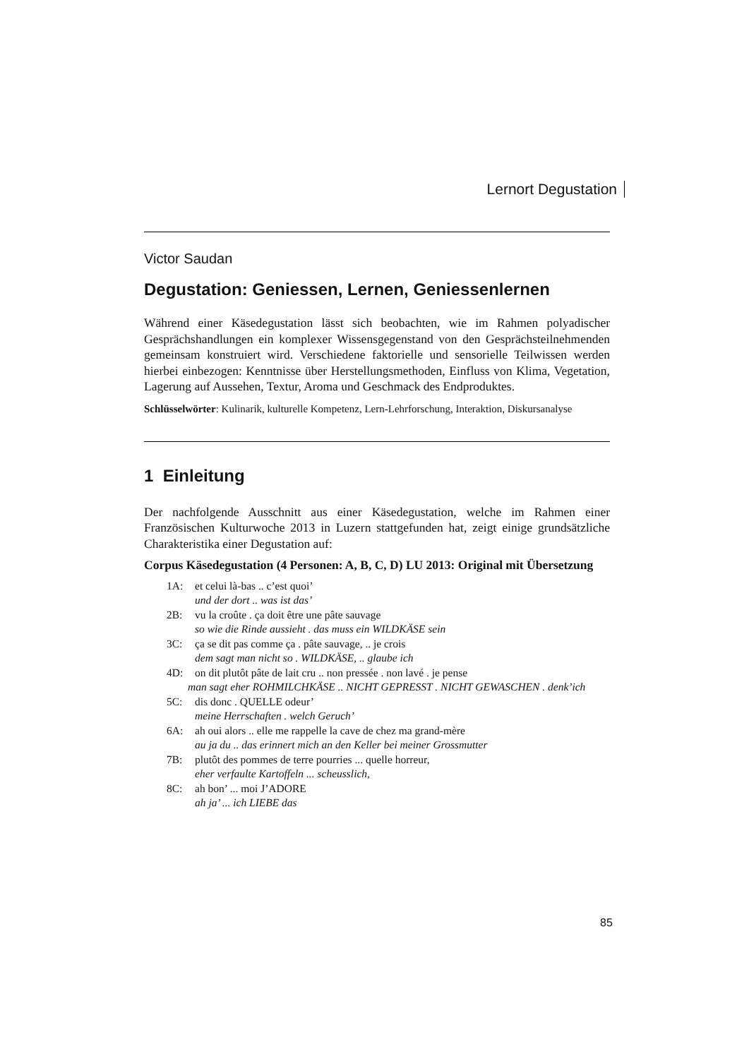Lernort Degustation
Victor Saudan
Degustation: Geniessen, Lernen, Geniessenlernen
Während einer Käsedegustation lässt sich beobachten, wie im Rahmen polyadischer Gesprächshandlungen ein komplexer Wissensgegenstand von den Gesprächsteilnehmenden gemeinsam konstruiert wird. Verschiedene faktorielle und sensorielle Teilwissen werden hierbei einbezogen: Kenntnisse über Herstellungsmethoden, Einfluss von Klima, Vegetation, Lagerung auf Aussehen, Textur, Aroma und Geschmack des Endproduktes.
Schlüsselwörter: Kulinarik, kulturelle Kompetenz, Lern-Lehrforschung, Interaktion, Diskursanalyse
1 Einleitung
Der nachfolgende Ausschnitt aus einer Käsedegustation, welche im Rahmen einer Französischen Kulturwoche 2013 in Luzern stattgefunden hat, zeigt einige grundsätzliche Charakteristika einer Degustation auf:
Corpus Käsedegustation (4 Personen: A, B, C, D) LU 2013: Original mit Übersetzung
1A: et celui là-bas .. c’est quoi’
und der dort .. was ist das’
2B: vu la croûte . ça doit être une pâte sauvage
so wie die Rinde aussieht . das muss ein WILDKÄSE sein
3C: ça se dit pas comme ça . pâte sauvage, .. je crois
dem sagt man nicht so . WILDKÄSE, .. glaube ich
4D: on dit plutôt pâte de lait cru .. non pressée . non lavé . je pense
man sagt eher ROHMILCHKÄSE .. NICHT GEPRESST . NICHT GEWASCHEN . denk’ich
5C: dis donc . QUELLE odeur’
meine Herrschaften . welch Geruch’
6A: ah oui alors .. elle me rappelle la cave de chez ma grand-mère
au ja du .. das erinnert mich an den Keller bei meiner Grossmutter
7B: plutôt des pommes de terre pourries ... quelle horreur,
eher verfaulte Kartoffeln ... scheusslich,
8C: ah bon’ ... moi J’ADORE
ah ja’ ... ich LIEBE das
85